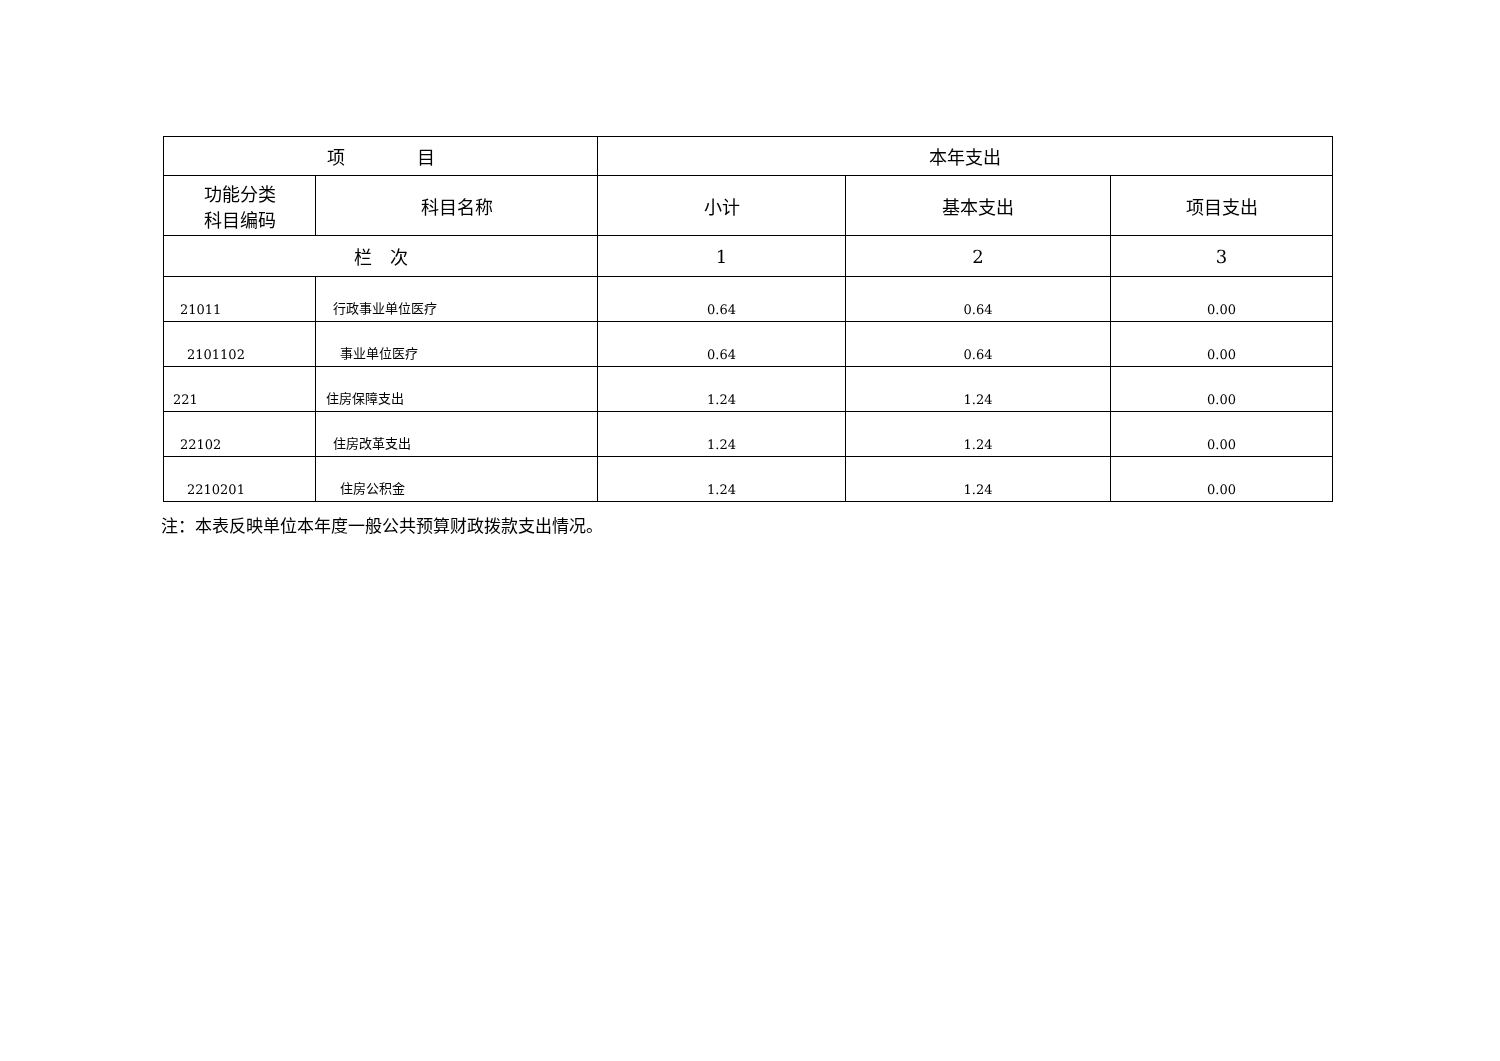| 项 目 | | 本年支出 | | |
| --- | --- | --- | --- | --- |
| 功能分类 科目编码 | 科目名称 | 小计 | 基本支出 | 项目支出 |
| 栏 次 | | 1 | 2 | 3 |
| 21011 | 行政事业单位医疗 | 0.64 | 0.64 | 0.00 |
| 2101102 | 事业单位医疗 | 0.64 | 0.64 | 0.00 |
| 221 | 住房保障支出 | 1.24 | 1.24 | 0.00 |
| 22102 | 住房改革支出 | 1.24 | 1.24 | 0.00 |
| 2210201 | 住房公积金 | 1.24 | 1.24 | 0.00 |
注：本表反映单位本年度一般公共预算财政拨款支出情况。